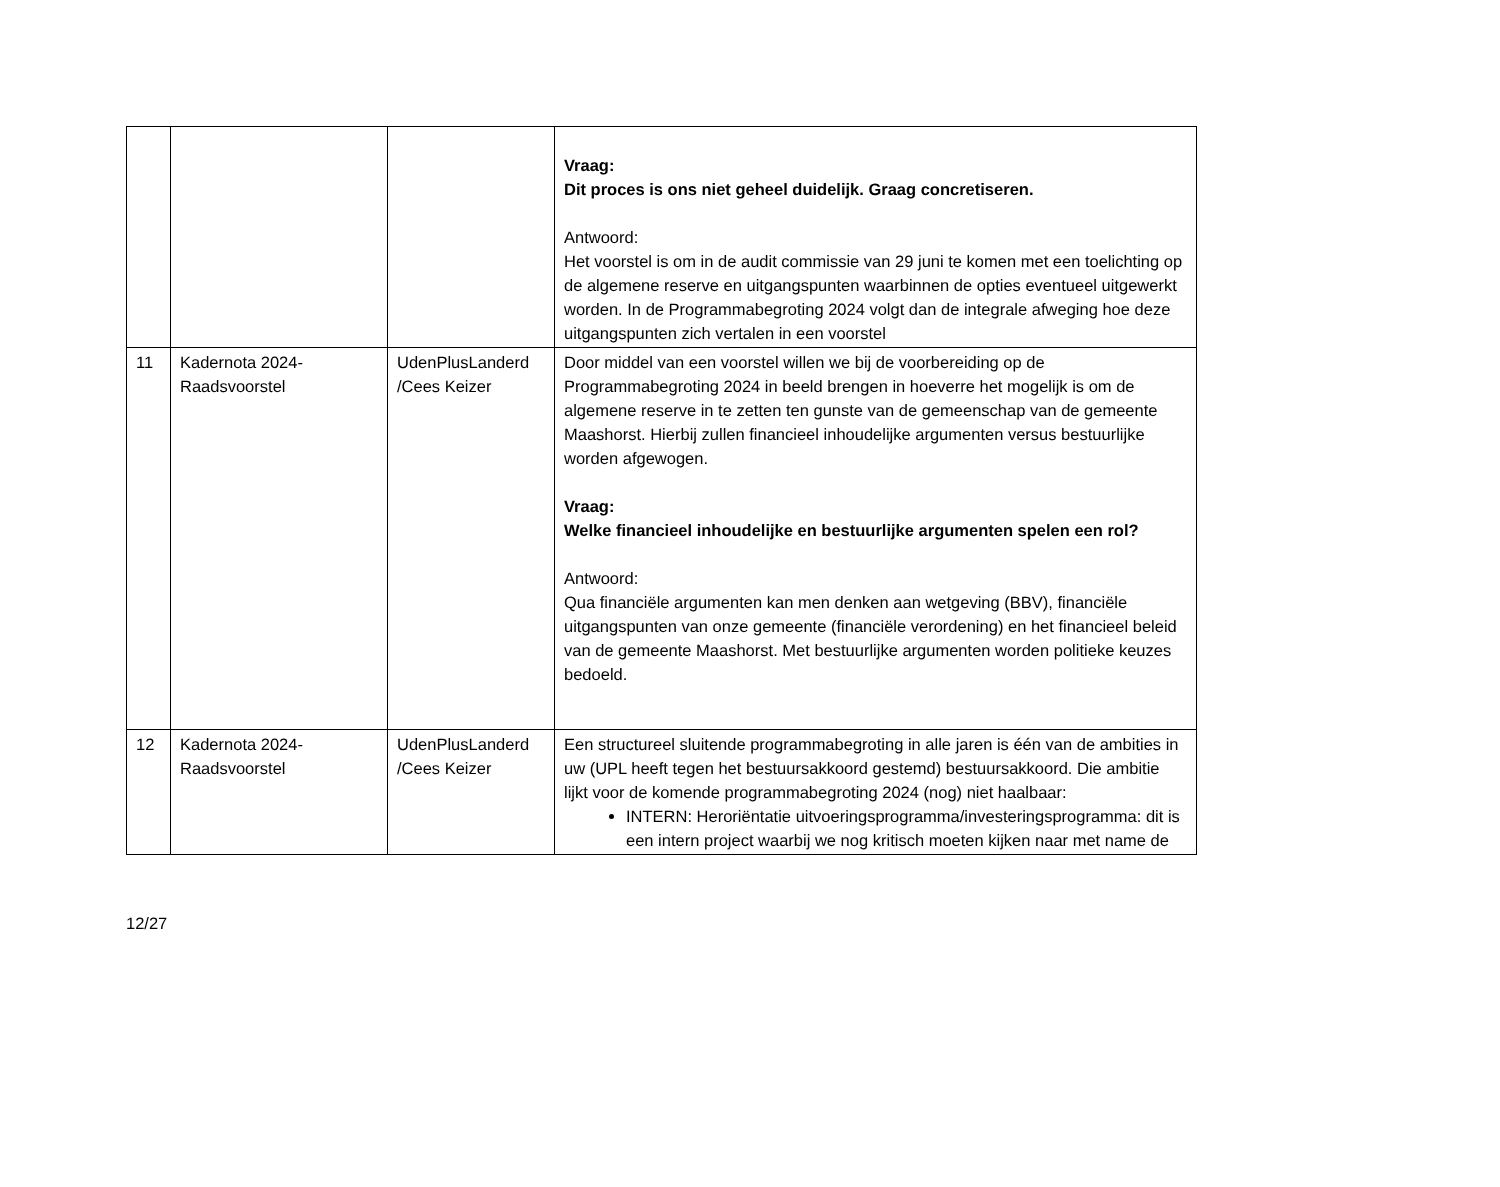| | | | Vraag: Dit proces is ons niet geheel duidelijk. Graag concretiseren. Antwoord: Het voorstel is om in de audit commissie van 29 juni te komen met een toelichting op de algemene reserve en uitgangspunten waarbinnen de opties eventueel uitgewerkt worden. In de Programmabegroting 2024 volgt dan de integrale afweging hoe deze uitgangspunten zich vertalen in een voorstel |
| 11 | Kadernota 2024-Raadsvoorstel | UdenPlusLanderd /Cees Keizer | Door middel van een voorstel willen we bij de voorbereiding op de Programmabegroting 2024 in beeld brengen in hoeverre het mogelijk is om de algemene reserve in te zetten ten gunste van de gemeenschap van de gemeente Maashorst. Hierbij zullen financieel inhoudelijke argumenten versus bestuurlijke worden afgewogen. Vraag: Welke financieel inhoudelijke en bestuurlijke argumenten spelen een rol? Antwoord: Qua financiële argumenten kan men denken aan wetgeving (BBV), financiële uitgangspunten van onze gemeente (financiële verordening) en het financieel beleid van de gemeente Maashorst. Met bestuurlijke argumenten worden politieke keuzes bedoeld. |
| 12 | Kadernota 2024-Raadsvoorstel | UdenPlusLanderd /Cees Keizer | Een structureel sluitende programmabegroting in alle jaren is één van de ambities in uw (UPL heeft tegen het bestuursakkoord gestemd) bestuursakkoord. Die ambitie lijkt voor de komende programmabegroting 2024 (nog) niet haalbaar: INTERN: Heroriëntatie uitvoeringsprogramma/investeringsprogramma: dit is een intern project waarbij we nog kritisch moeten kijken naar met name de |
12/27